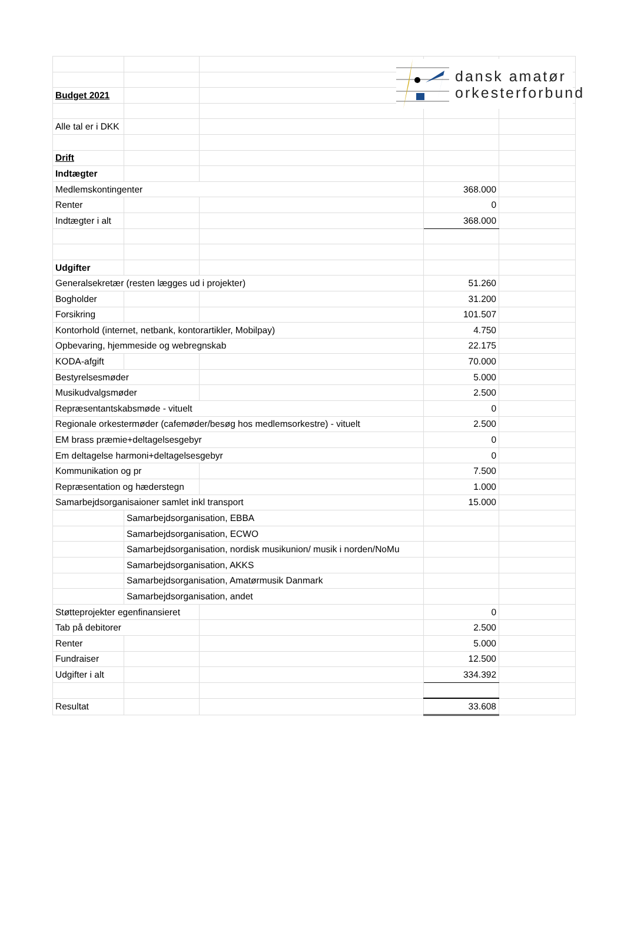dansk amatør
orkesterforbund
| Budget 2021 | | | | |
| Alle tal er i DKK | | | | |
| Drift | | | | |
| Indtægter | | | | |
| Medlemskontingenter | | | 368.000 | |
| Renter | | | 0 | |
| Indtægter i alt | | | 368.000 | |
| Udgifter | | | | |
| Generalsekretær (resten lægges ud i projekter) | | | 51.260 | |
| Bogholder | | | 31.200 | |
| Forsikring | | | 101.507 | |
| Kontorhold (internet, netbank, kontorartikler, Mobilpay) | | | 4.750 | |
| Opbevaring, hjemmeside og webregnskab | | | 22.175 | |
| KODA-afgift | | | 70.000 | |
| Bestyrelsesmøder | | | 5.000 | |
| Musikudvalgsmøder | | | 2.500 | |
| Repræsentantskabsmøde - vituelt | | | 0 | |
| Regionale orkestermøder (cafemøder/besøg hos medlemsorkestre) - vituelt | | | 2.500 | |
| EM brass præmie+deltagelsesgebyr | | | 0 | |
| Em deltagelse harmoni+deltagelsesgebyr | | | 0 | |
| Kommunikation og pr | | | 7.500 | |
| Repræsentation og hæderstegn | | | 1.000 | |
| Samarbejdsorganisaioner samlet inkl transport | | | 15.000 | |
| | Samarbejdsorganisation, EBBA | | | |
| | Samarbejdsorganisation, ECWO | | | |
| | Samarbejdsorganisation, nordisk musikunion/ musik i norden/NoMu | | | |
| | Samarbejdsorganisation, AKKS | | | |
| | Samarbejdsorganisation, Amatørmusik Danmark | | | |
| | Samarbejdsorganisation, andet | | | |
| Støtteprojekter egenfinansieret | | | 0 | |
| Tab på debitorer | | | 2.500 | |
| Renter | | | 5.000 | |
| Fundraiser | | | 12.500 | |
| Udgifter i alt | | | 334.392 | |
| Resultat | | | 33.608 | |